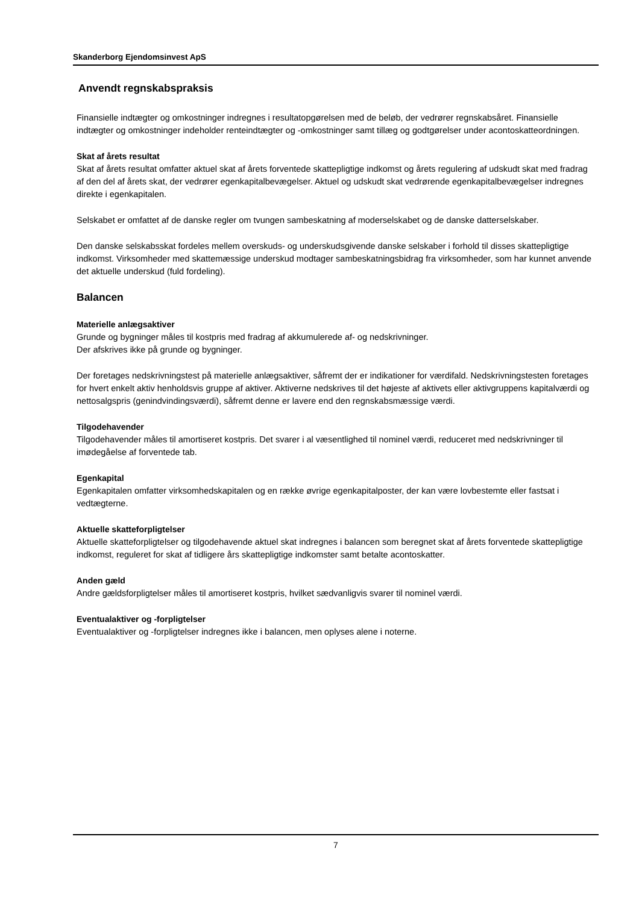Skanderborg Ejendomsinvest ApS
Anvendt regnskabspraksis
Finansielle indtægter og omkostninger indregnes i resultatopgørelsen med de beløb, der vedrører regnskabsåret. Finansielle indtægter og omkostninger indeholder renteindtægter og -omkostninger samt tillæg og godtgørelser under acontoskatteordningen.
Skat af årets resultat
Skat af årets resultat omfatter aktuel skat af årets forventede skattepligtige indkomst og årets regulering af udskudt skat med fradrag af den del af årets skat, der vedrører egenkapitalbevægelser. Aktuel og udskudt skat vedrørende egenkapitalbevægelser indregnes direkte i egenkapitalen.
Selskabet er omfattet af de danske regler om tvungen sambeskatning af moderselskabet og de danske datterselskaber.
Den danske selskabsskat fordeles mellem overskuds- og underskudsgivende danske selskaber i forhold til disses skattepligtige indkomst. Virksomheder med skattemæssige underskud modtager sambeskatningsbidrag fra virksomheder, som har kunnet anvende det aktuelle underskud (fuld fordeling).
Balancen
Materielle anlægsaktiver
Grunde og bygninger måles til kostpris med fradrag af akkumulerede af- og nedskrivninger.
Der afskrives ikke på grunde og bygninger.
Der foretages nedskrivningstest på materielle anlægsaktiver, såfremt der er indikationer for værdifald. Nedskrivningstesten foretages for hvert enkelt aktiv henholdsvis gruppe af aktiver. Aktiverne nedskrives til det højeste af aktivets eller aktivgruppens kapitalværdi og nettosalgspris (genindvindingsværdi), såfremt denne er lavere end den regnskabsmæssige værdi.
Tilgodehavender
Tilgodehavender måles til amortiseret kostpris. Det svarer i al væsentlighed til nominel værdi, reduceret med nedskrivninger til imødegåelse af forventede tab.
Egenkapital
Egenkapitalen omfatter virksomhedskapitalen og en række øvrige egenkapitalposter, der kan være lovbestemte eller fastsat i vedtægterne.
Aktuelle skatteforpligtelser
Aktuelle skatteforpligtelser og tilgodehavende aktuel skat indregnes i balancen som beregnet skat af årets forventede skattepligtige indkomst, reguleret for skat af tidligere års skattepligtige indkomster samt betalte acontoskatter.
Anden gæld
Andre gældsforpligtelser måles til amortiseret kostpris, hvilket sædvanligvis svarer til nominel værdi.
Eventualaktiver og -forpligtelser
Eventualaktiver og -forpligtelser indregnes ikke i balancen, men oplyses alene i noterne.
7